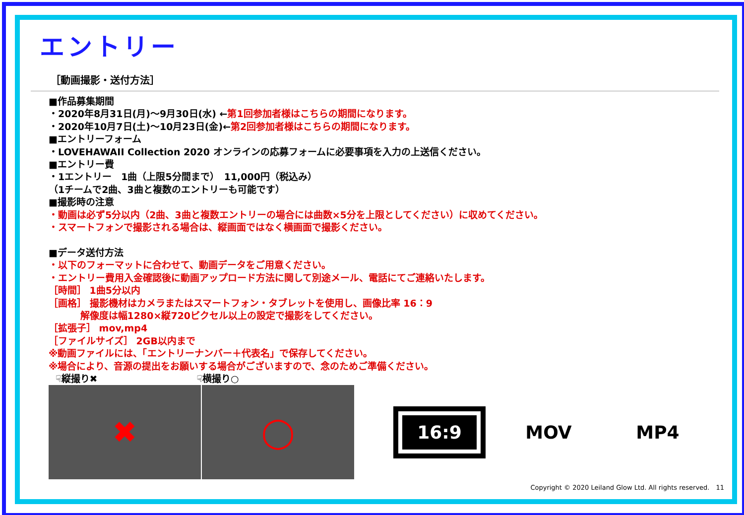エントリー
［動画撮影・送付方法］
■作品募集期間
・2020年8月31日(月)～9月30日(水) ←第1回参加者様はこちらの期間になります。
・2020年10月7日(土)～10月23日(金)←第2回参加者様はこちらの期間になります。
■エントリーフォーム
・LOVEHAWAII Collection 2020 オンラインの応募フォームに必要事項を入力の上送信ください。
■エントリー費
・1エントリー　1曲（上限5分間まで）　11,000円（税込み）
（1チームで2曲、3曲と複数のエントリーも可能です）
■撮影時の注意
・動画は必ず5分以内（2曲、3曲と複数エントリーの場合には曲数×5分を上限としてください）に収めてください。
・スマートフォンで撮影される場合は、縦画面ではなく横画面で撮影ください。
■データ送付方法
・以下のフォーマットに合わせて、動画データをご用意ください。
・エントリー費用入金確認後に動画アップロード方法に関して別途メール、電話にてご連絡いたします。
［時間］ 1曲5分以内
［画格］ 撮影機材はカメラまたはスマートフォン・タブレットを使用し、画像比率 16：9
　　　 解像度は幅1280×縦720ピクセル以上の設定で撮影をしてください。
［拡張子］ mov,mp4
［ファイルサイズ］ 2GB以内まで
※動画ファイルには、「エントリーナンバー＋代表名」で保存してください。
※場合により、音源の提出をお願いする場合がございますので、念のためご準備ください。
☟縦撮り✖ ☟横撮り○
✖
◯
16:9
MOV
MP4
Copyright © 2020 Leiland Glow Ltd. All rights reserved.　11